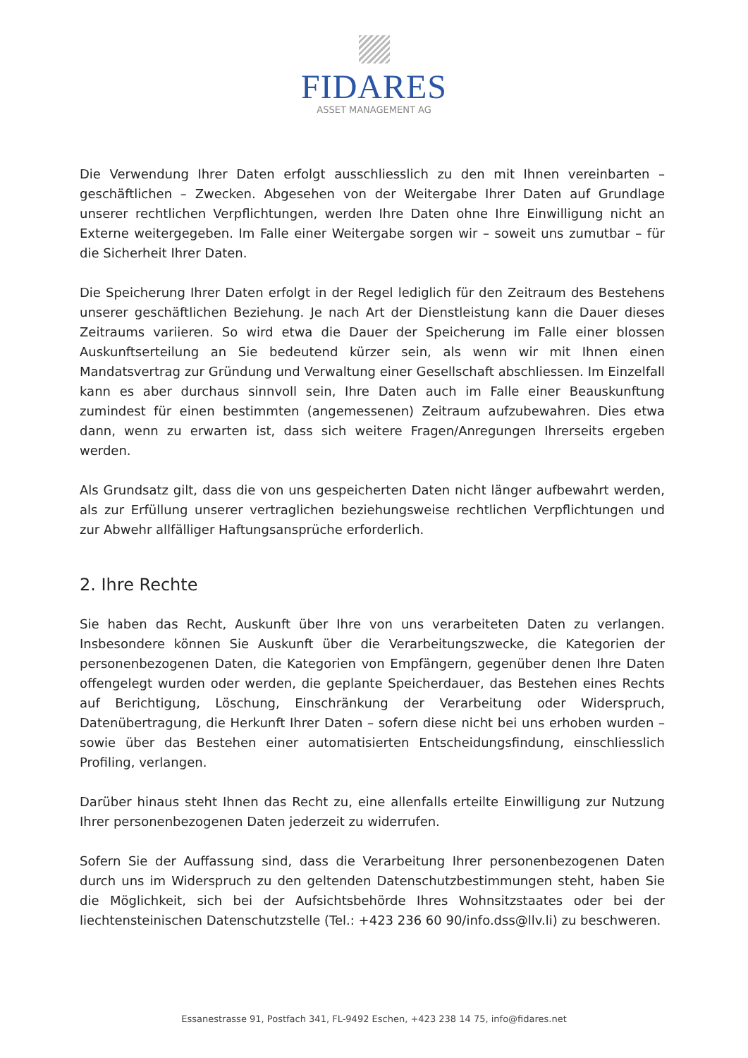FIDARES
ASSET MANAGEMENT AG
Die Verwendung Ihrer Daten erfolgt ausschliesslich zu den mit Ihnen vereinbarten – geschäftlichen – Zwecken. Abgesehen von der Weitergabe Ihrer Daten auf Grundlage unserer rechtlichen Verpflichtungen, werden Ihre Daten ohne Ihre Einwilligung nicht an Externe weitergegeben. Im Falle einer Weitergabe sorgen wir – soweit uns zumutbar – für die Sicherheit Ihrer Daten.
Die Speicherung Ihrer Daten erfolgt in der Regel lediglich für den Zeitraum des Bestehens unserer geschäftlichen Beziehung. Je nach Art der Dienstleistung kann die Dauer dieses Zeitraums variieren. So wird etwa die Dauer der Speicherung im Falle einer blossen Auskunftserteilung an Sie bedeutend kürzer sein, als wenn wir mit Ihnen einen Mandatsvertrag zur Gründung und Verwaltung einer Gesellschaft abschliessen. Im Einzelfall kann es aber durchaus sinnvoll sein, Ihre Daten auch im Falle einer Beauskunftung zumindest für einen bestimmten (angemessenen) Zeitraum aufzubewahren. Dies etwa dann, wenn zu erwarten ist, dass sich weitere Fragen/Anregungen Ihrerseits ergeben werden.
Als Grundsatz gilt, dass die von uns gespeicherten Daten nicht länger aufbewahrt werden, als zur Erfüllung unserer vertraglichen beziehungsweise rechtlichen Verpflichtungen und zur Abwehr allfälliger Haftungsansprüche erforderlich.
2. Ihre Rechte
Sie haben das Recht, Auskunft über Ihre von uns verarbeiteten Daten zu verlangen. Insbesondere können Sie Auskunft über die Verarbeitungszwecke, die Kategorien der personenbezogenen Daten, die Kategorien von Empfängern, gegenüber denen Ihre Daten offengelegt wurden oder werden, die geplante Speicherdauer, das Bestehen eines Rechts auf Berichtigung, Löschung, Einschränkung der Verarbeitung oder Widerspruch, Datenübertragung, die Herkunft Ihrer Daten – sofern diese nicht bei uns erhoben wurden – sowie über das Bestehen einer automatisierten Entscheidungsfindung, einschliesslich Profiling, verlangen.
Darüber hinaus steht Ihnen das Recht zu, eine allenfalls erteilte Einwilligung zur Nutzung Ihrer personenbezogenen Daten jederzeit zu widerrufen.
Sofern Sie der Auffassung sind, dass die Verarbeitung Ihrer personenbezogenen Daten durch uns im Widerspruch zu den geltenden Datenschutzbestimmungen steht, haben Sie die Möglichkeit, sich bei der Aufsichtsbehörde Ihres Wohnsitzstaates oder bei der liechtensteinischen Datenschutzstelle (Tel.: +423 236 60 90/info.dss@llv.li) zu beschweren.
Essanestrasse 91, Postfach 341, FL-9492 Eschen, +423 238 14 75, info@fidares.net